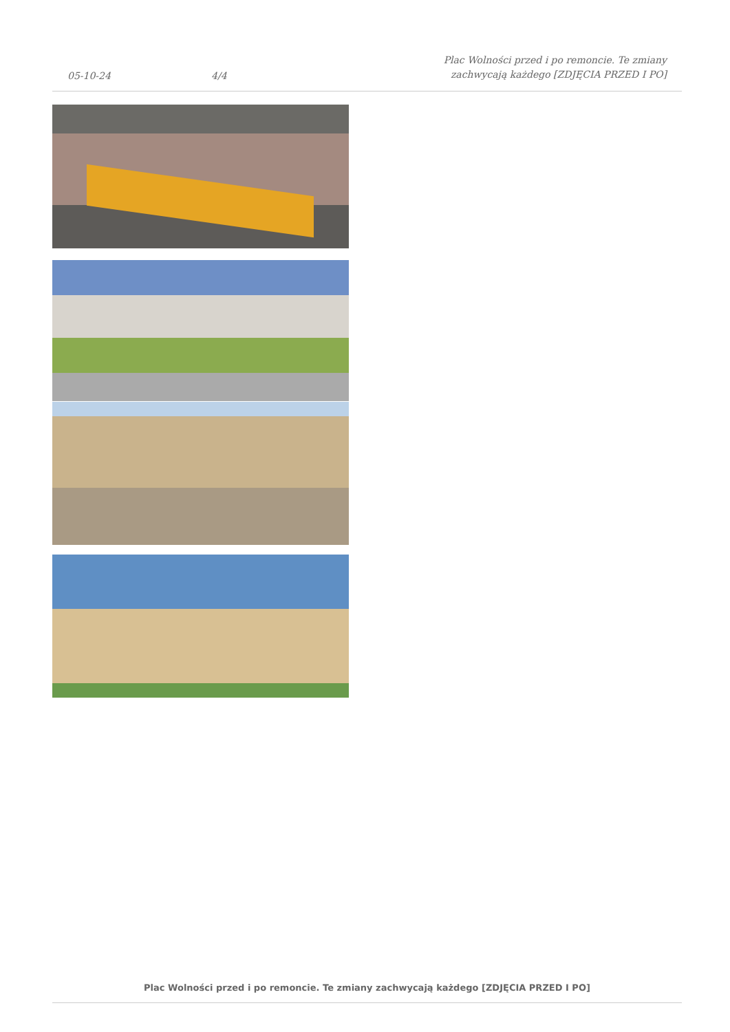05-10-24
4/4
Plac Wolności przed i po remoncie. Te zmiany zachwycają każdego [ZDJĘCIA PRZED I PO]
Plac Wolności przed i po remoncie. Te zmiany zachwycają każdego [ZDJĘCIA PRZED I PO]